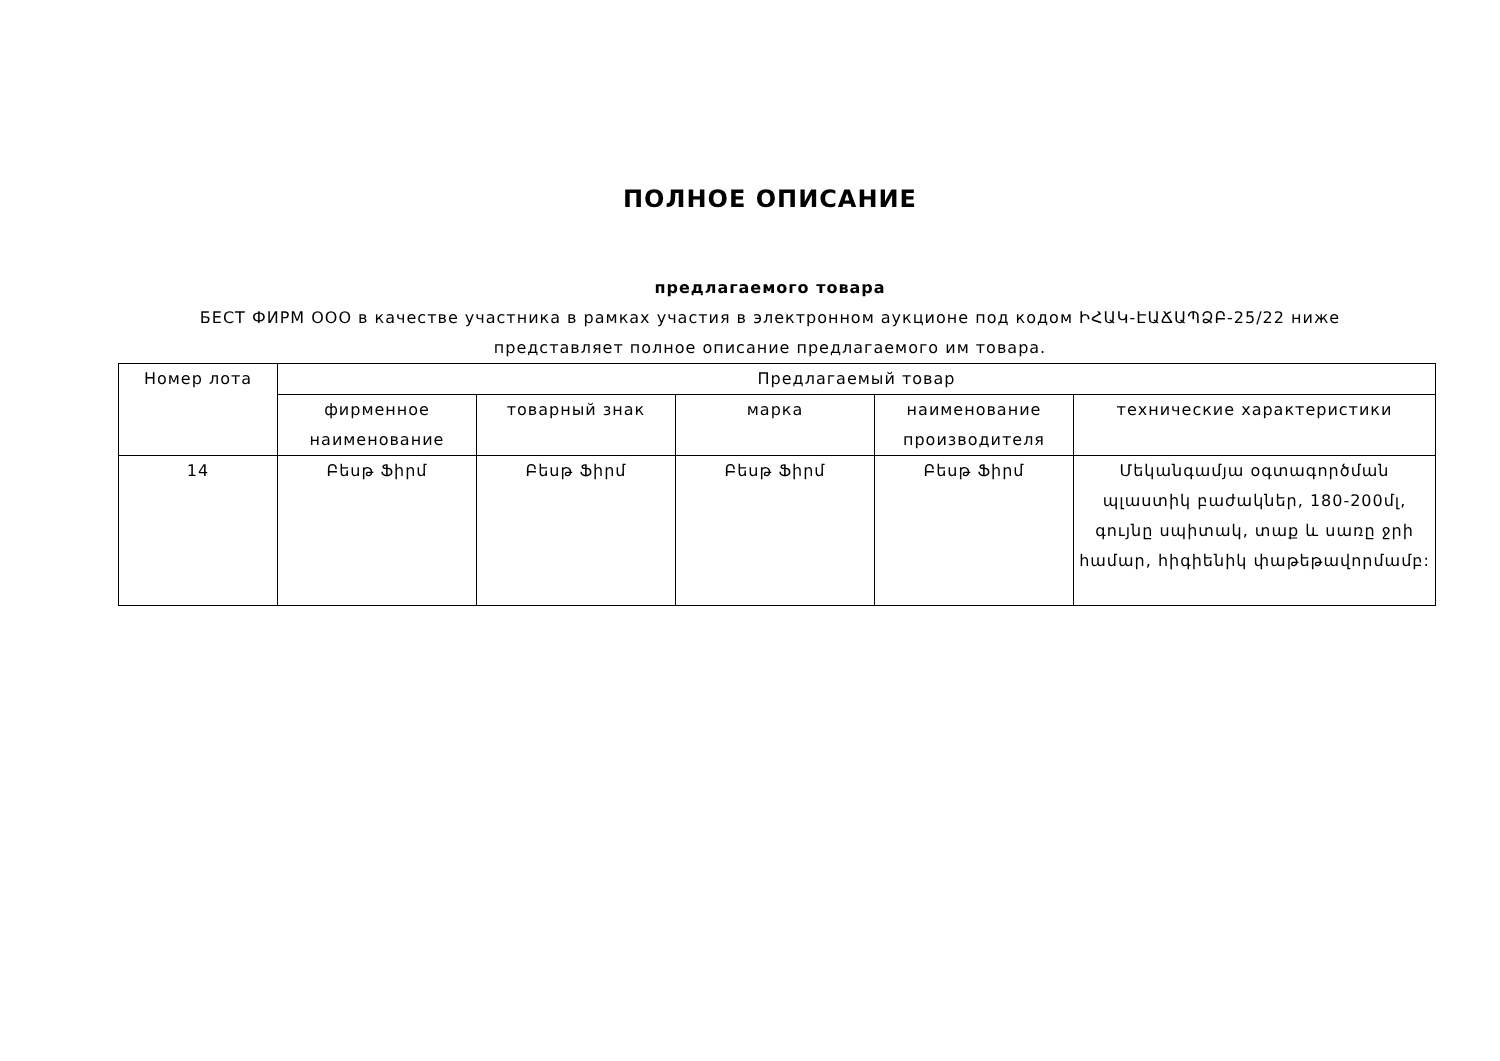ПОЛНОЕ ОПИСАНИЕ
предлагаемого товара
БЕСТ ФИРМ ООО в качестве участника в рамках участия в электронном аукционе под кодом ԻՀԱԿ-ԷԱՃԱՊՁԲ-25/22 ниже
представляет полное описание предлагаемого им товара.
| Номер лота | Предлагаемый товар | | | | |
| --- | --- | --- | --- | --- | --- |
| | фирменное наименование | товарный знак | марка | наименование производителя | технические характеристики |
| 14 | Բեսթ Ֆիրմ | Բեսթ Ֆիրմ | Բեսթ Ֆիրմ | Բեսթ Ֆիրմ | Մեկանգամյա օգտագործման պլաստիկ բաժակներ, 180-200մլ, գույնը սպիտակ, տաք և սառը ջրի համար, հիգիենիկ փաթեթավորմամբ: |